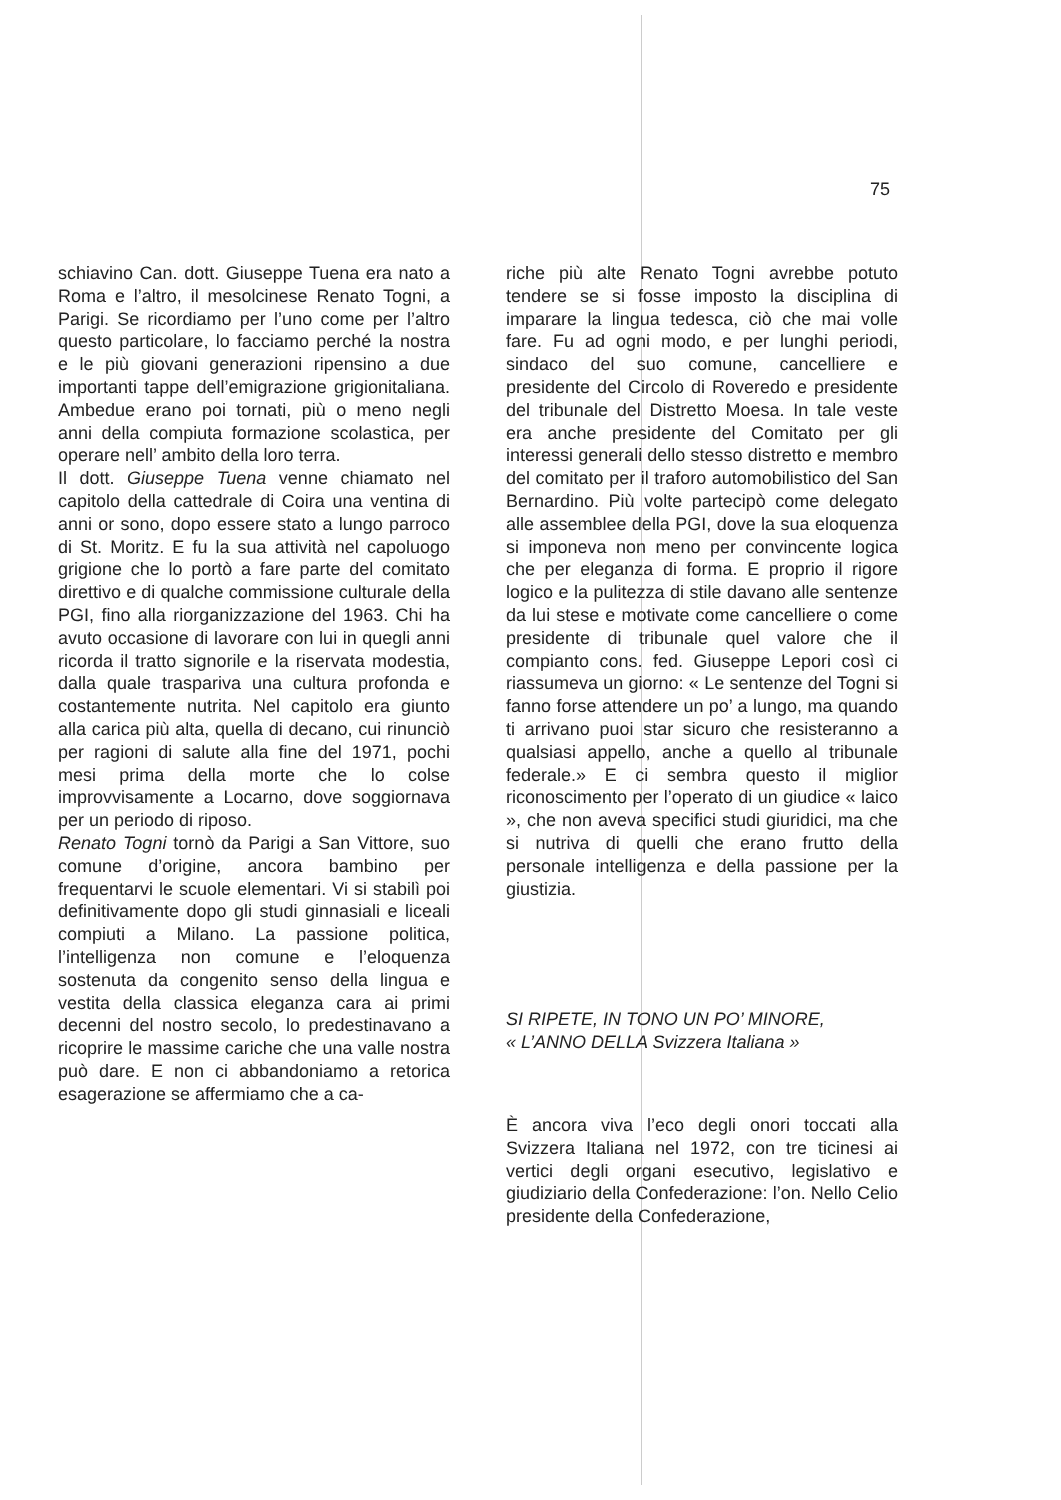75
schiavino Can. dott. Giuseppe Tuena era nato a Roma e l’altro, il mesolcinese Renato Togni, a Parigi. Se ricordiamo per l’uno come per l’altro questo particolare, lo facciamo perché la nostra e le più giovani generazioni ripensino a due importanti tappe dell’emigrazione grigionitaliana. Ambedue erano poi tornati, più o meno negli anni della compiuta formazione scolastica, per operare nell’ ambito della loro terra.
Il dott. Giuseppe Tuena venne chiamato nel capitolo della cattedrale di Coira una ventina di anni or sono, dopo essere stato a lungo parroco di St. Moritz. E fu la sua attività nel capoluogo grigione che lo portò a fare parte del comitato direttivo e di qualche commissione culturale della PGI, fino alla riorganizzazione del 1963. Chi ha avuto occasione di lavorare con lui in quegli anni ricorda il tratto signorile e la riservata modestia, dalla quale traspariva una cultura profonda e costantemente nutrita. Nel capitolo era giunto alla carica più alta, quella di decano, cui rinunciò per ragioni di salute alla fine del 1971, pochi mesi prima della morte che lo colse improvvisamente a Locarno, dove soggiornava per un periodo di riposo.
Renato Togni tornò da Parigi a San Vittore, suo comune d’origine, ancora bambino per frequentarvi le scuole elementari. Vi si stabilì poi definitivamente dopo gli studi ginnasiali e liceali compiuti a Milano. La passione politica, l’intelligenza non comune e l’eloquenza sostenuta da congenito senso della lingua e vestita della classica eleganza cara ai primi decenni del nostro secolo, lo predestinavano a ricoprire le massime cariche che una valle nostra può dare. E non ci abbandoniamo a retorica esagerazione se affermiamo che a ca-
riche più alte Renato Togni avrebbe potuto tendere se si fosse imposto la disciplina di imparare la lingua tedesca, ciò che mai volle fare. Fu ad ogni modo, e per lunghi periodi, sindaco del suo comune, cancelliere e presidente del Circolo di Roveredo e presidente del tribunale del Distretto Moesa. In tale veste era anche presidente del Comitato per gli interessi generali dello stesso distretto e membro del comitato per il traforo automobilistico del San Bernardino. Più volte partecipò come delegato alle assemblee della PGI, dove la sua eloquenza si imponeva non meno per convincente logica che per eleganza di forma. E proprio il rigore logico e la pulitezza di stile davano alle sentenze da lui stese e motivate come cancelliere o come presidente di tribunale quel valore che il compianto cons. fed. Giuseppe Lepori così ci riassumeva un giorno: « Le sentenze del Togni si fanno forse attendere un po’ a lungo, ma quando ti arrivano puoi star sicuro che resisteranno a qualsiasi appello, anche a quello al tribunale federale.» E ci sembra questo il miglior riconoscimento per l’operato di un giudice « laico », che non aveva specifici studi giuridici, ma che si nutriva di quelli che erano frutto della personale intelligenza e della passione per la giustizia.
SI RIPETE, IN TONO UN PO’ MINORE,
« L’ANNO DELLA Svizzera Italiana »
È ancora viva l’eco degli onori toccati alla Svizzera Italiana nel 1972, con tre ticinesi ai vertici degli organi esecutivo, legislativo e giudiziario della Confederazione: l’on. Nello Celio presidente della Confederazione,